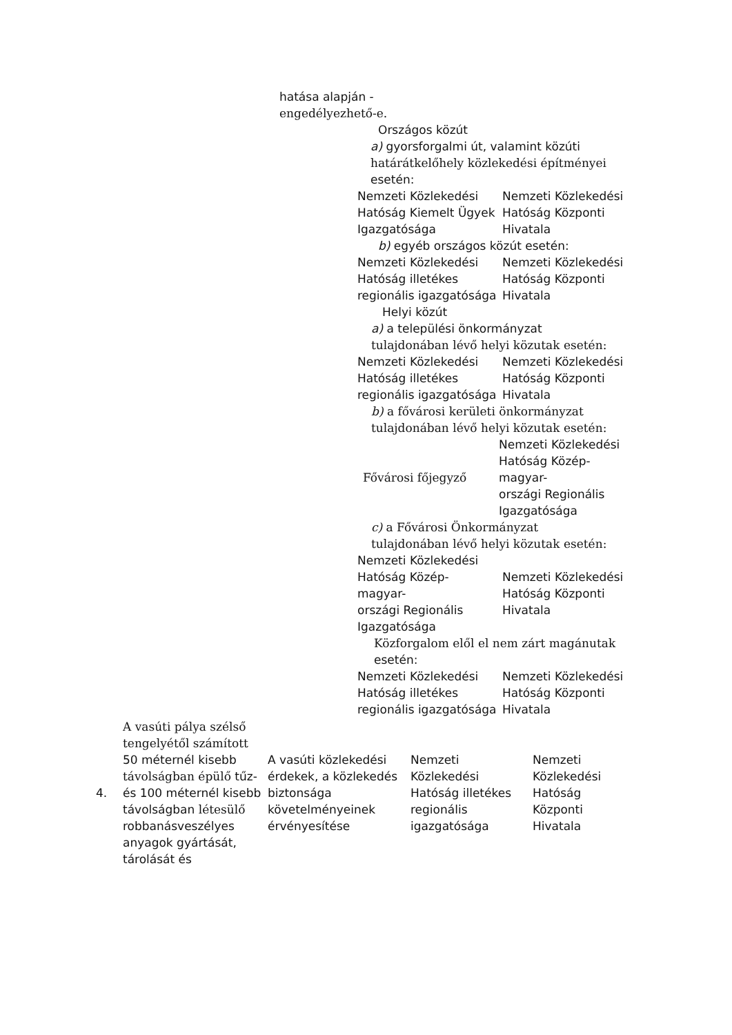hatása alapján -
engedélyezhető-e.
Országos közút
a) gyorsforgalmi út, valamint közúti
határátkelőhely közlekedési építményei
esetén:
Nemzeti Közlekedési Hatóság Kiemelt Ügyek Igazgatósága
Nemzeti Közlekedési Hatóság Központi Hivatala
b) egyéb országos közút esetén:
Nemzeti Közlekedési Hatóság illetékes regionális igazgatósága
Nemzeti Közlekedési Hatóság Központi Hivatala
Helyi közút
a) a települési önkormányzat
tulajdonában lévő helyi közutak esetén:
Nemzeti Közlekedési Hatóság illetékes regionális igazgatósága
Nemzeti Közlekedési Hatóság Központi Hivatala
b) a fővárosi kerületi önkormányzat
tulajdonában lévő helyi közutak esetén:
Fővárosi főjegyző
Nemzeti Közlekedési Hatóság Közép-
magyar-
országi Regionális Igazgatósága
c) a Fővárosi Önkormányzat
tulajdonában lévő helyi közutak esetén:
Nemzeti Közlekedési Hatóság Közép-
magyar-
országi Regionális Igazgatósága
Nemzeti Közlekedési Hatóság Központi Hivatala
Közforgalom elől el nem zárt magánutak
esetén:
Nemzeti Közlekedési Hatóság illetékes regionális igazgatósága
Nemzeti Közlekedési Hatóság Központi Hivatala
| 4. | A vasúti pálya szélső tengelyétől számított 50 méternél kisebb távolságban épülő tűz- és 100 méternél kisebb távolságban létesülő robbanásveszélyes anyagok gyártását, tárolását és | A vasúti közlekedési érdekek, a közlekedés biztonsága követelményeinek érvényesítése | Nemzeti Közlekedési Hatóság illetékes regionális igazgatósága | Nemzeti Közlekedési Hatóság Központi Hivatala |